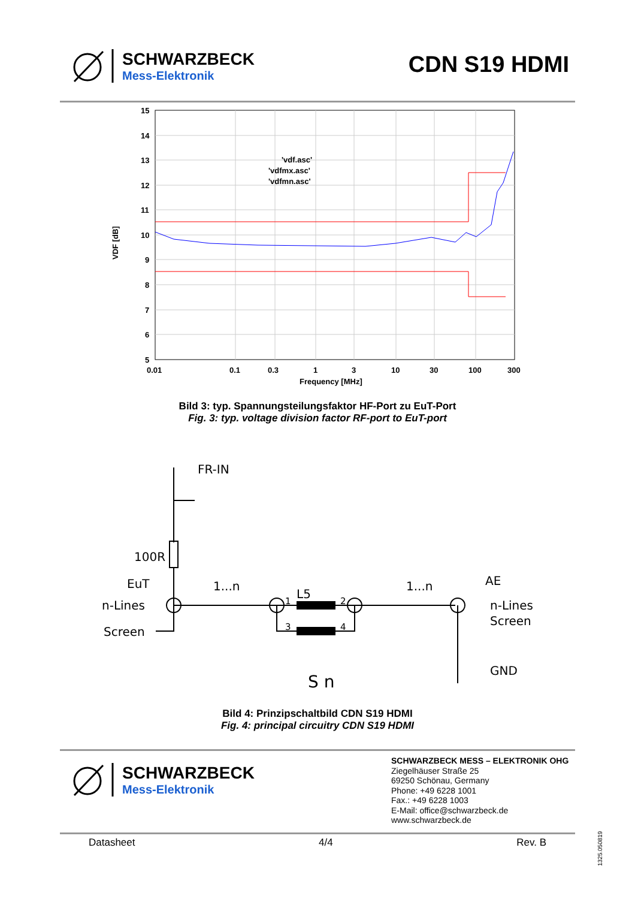SCHWARZBECK
Mess-Elektronik
CDN S19 HDMI
'vdf.asc'
'vdfmx.asc'
'vdfmn.asc'
15
14
13
12
11
10
9
8
7
6
5
0.01
0.1
0.3
1
3
10
30
100
300
Frequency [MHz]
VDF [dB]
Bild 3: typ. Spannungsteilungsfaktor HF-Port zu EuT-Port
Fig. 3: typ. voltage division factor RF-port to EuT-port
FR-IN
100R
EuT
1...n
1...n
AE
L5
n-Lines
Screen
n-Lines
Screen
GND
S n
1
2
3
4
Bild 4: Prinzipschaltbild CDN S19 HDMI
Fig. 4: principal circuitry CDN S19 HDMI
SCHWARZBECK
Mess-Elektronik
SCHWARZBECK MESS – ELEKTRONIK OHG
Ziegelhäuser Straße 25
69250 Schönau, Germany
Phone: +49 6228 1001
Fax.: +49 6228 1003
E-Mail: office@schwarzbeck.de
www.schwarzbeck.de
Datasheet 4/4 Rev. B
1325.050819